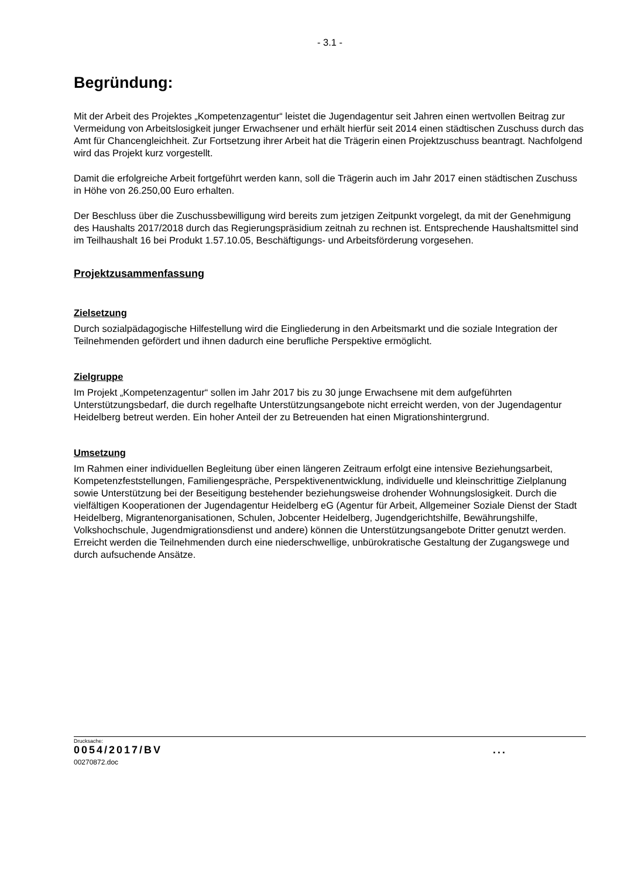- 3.1 -
Begründung:
Mit der Arbeit des Projektes „Kompetenzagentur“ leistet die Jugendagentur seit Jahren einen wertvollen Beitrag zur Vermeidung von Arbeitslosigkeit junger Erwachsener und erhält hierfür seit 2014 einen städtischen Zuschuss durch das Amt für Chancengleichheit. Zur Fortsetzung ihrer Arbeit hat die Trägerin einen Projektzuschuss beantragt. Nachfolgend wird das Projekt kurz vorgestellt.
Damit die erfolgreiche Arbeit fortgeführt werden kann, soll die Trägerin auch im Jahr 2017 einen städtischen Zuschuss in Höhe von 26.250,00 Euro erhalten.
Der Beschluss über die Zuschussbewilligung wird bereits zum jetzigen Zeitpunkt vorgelegt, da mit der Genehmigung des Haushalts 2017/2018 durch das Regierungspräsidium zeitnah zu rechnen ist. Entsprechende Haushaltsmittel sind im Teilhaushalt 16 bei Produkt 1.57.10.05, Beschäftigungs- und Arbeitsförderung vorgesehen.
Projektzusammenfassung
Zielsetzung
Durch sozialpädagogische Hilfestellung wird die Eingliederung in den Arbeitsmarkt und die soziale Integration der Teilnehmenden gefördert und ihnen dadurch eine berufliche Perspektive ermöglicht.
Zielgruppe
Im Projekt „Kompetenzagentur“ sollen im Jahr 2017 bis zu 30 junge Erwachsene mit dem aufgeführten Unterstützungsbedarf, die durch regelhafte Unterstützungsangebote nicht erreicht werden, von der Jugendagentur Heidelberg betreut werden. Ein hoher Anteil der zu Betreuenden hat einen Migrationshintergrund.
Umsetzung
Im Rahmen einer individuellen Begleitung über einen längeren Zeitraum erfolgt eine intensive Beziehungsarbeit, Kompetenzfeststellungen, Familiengespräche, Perspektivenentwicklung, individuelle und kleinschrittige Zielplanung sowie Unterstützung bei der Beseitigung bestehender beziehungsweise drohender Wohnungslosigkeit. Durch die vielfältigen Kooperationen der Jugendagentur Heidelberg eG (Agentur für Arbeit, Allgemeiner Soziale Dienst der Stadt Heidelberg, Migrantenorganisationen, Schulen, Jobcenter Heidelberg, Jugendgerichtshilfe, Bewährungshilfe, Volkshochschule, Jugendmigrationsdienst und andere) können die Unterstützungsangebote Dritter genutzt werden. Erreicht werden die Teilnehmenden durch eine niederschwellige, unbürokratische Gestaltung der Zugangswege und durch aufsuchende Ansätze.
Drucksache:
0054/2017/BV ...
00270872.doc